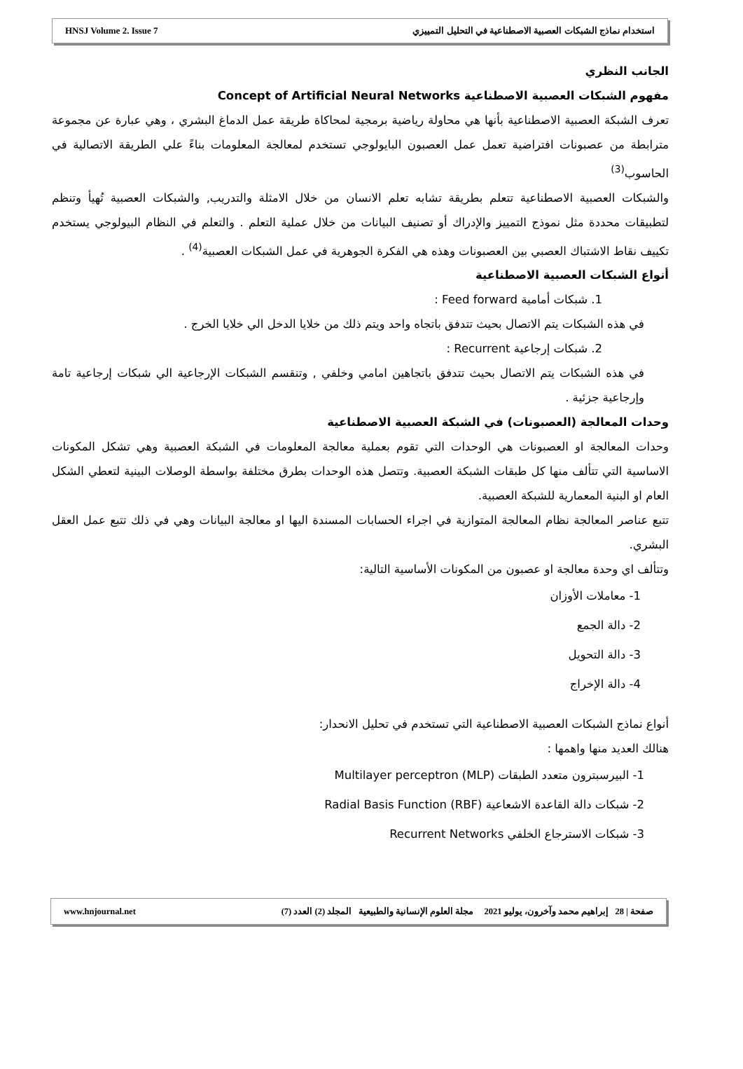HNSJ Volume 2. Issue 7 استخدام نماذج الشبكات العصبية الاصطناعية في التحليل التمييزي
الجانب النظري
مفهوم الشبكات العصبية الاصطناعية Concept of Artificial Neural Networks
تعرف الشبكة العصبية الاصطناعية بأنها هي محاولة رياضية برمجية لمحاكاة طريقة عمل الدماغ البشري ، وهي عبارة عن مجموعة مترابطة من عصبونات افتراضية تعمل عمل العصبون البايولوجي تستخدم لمعالجة المعلومات بناءً علي الطريقة الاتصالية في الحاسوب<sup>(3)</sup>
والشبكات العصبية الاصطناعية تتعلم بطريقة تشابه تعلم الانسان من خلال الامثلة والتدريب, والشبكات العصبية تُهيأ وتنظم لتطبيقات محددة مثل نموذج التمييز والإدراك أو تصنيف البيانات من خلال عملية التعلم . والتعلم في النظام البيولوجي يستخدم تكييف نقاط الاشتباك العصبي بين العصبونات وهذه هي الفكرة الجوهرية في عمل الشبكات العصبية<sup>(4)</sup> .
أنواع الشبكات العصبية الاصطناعية
1. شبكات أمامية Feed forward :
في هذه الشبكات يتم الاتصال بحيث تتدفق باتجاه واحد ويتم ذلك من خلايا الدخل الي خلايا الخرج .
2. شبكات إرجاعية Recurrent :
في هذه الشبكات يتم الاتصال بحيث تتدفق باتجاهين امامي وخلفي , وتنقسم الشبكات الإرجاعية الي شبكات إرجاعية تامة وإرجاعية جزئية .
وحدات المعالجة (العصبونات) في الشبكة العصبية الاصطناعية
وحدات المعالجة او العصبونات هي الوحدات التي تقوم بعملية معالجة المعلومات في الشبكة العصبية وهي تشكل المكونات الاساسية التي تتألف منها كل طبقات الشبكة العصبية. وتتصل هذه الوحدات بطرق مختلفة بواسطة الوصلات البينية لتعطي الشكل العام او البنية المعمارية للشبكة العصبية.
تتبع عناصر المعالجة نظام المعالجة المتوازية في اجراء الحسابات المسندة اليها او معالجة البيانات وهي في ذلك تتبع عمل العقل البشري.
وتتألف اي وحدة معالجة او عصبون من المكونات الأساسية التالية:
1- معاملات الأوزان
2- دالة الجمع
3- دالة التحويل
4- دالة الإخراج
أنواع نماذج الشبكات العصبية الاصطناعية التي تستخدم في تحليل الانحدار:
هنالك العديد منها واهمها :
1- البيرسبترون متعدد الطبقات Multilayer perceptron (MLP)
2- شبكات دالة القاعدة الاشعاعية Radial Basis Function (RBF)
3- شبكات الاسترجاع الخلفي Recurrent Networks
www.hnjournal.net صفحة | 28 إبراهيم محمد وآخرون، يوليو 2021 مجلة العلوم الإنسانية والطبيعية المجلد (2) العدد (7)